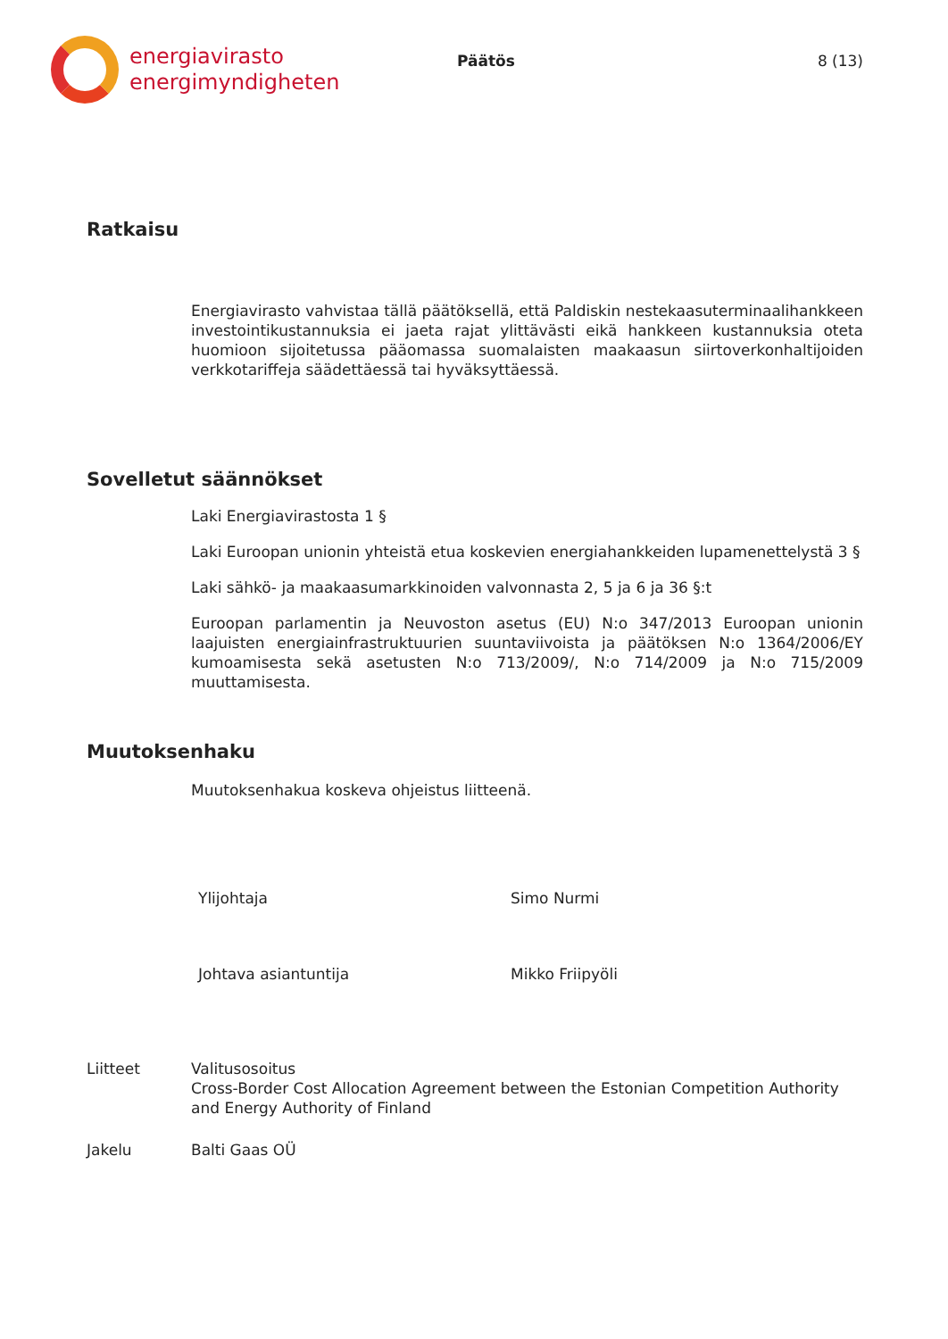energiavirasto
energimyndigheten
Päätös 8 (13)
Ratkaisu
Energiavirasto vahvistaa tällä päätöksellä, että Paldiskin nestekaasuterminaali­hankkeen investointikustannuksia ei jaeta rajat ylittävästi eikä hankkeen kustan­nuksia oteta huomioon sijoitetussa pääomassa suomalaisten maakaasun siirtover­konhaltijoiden verkkotariffeja säädettäessä tai hyväksyttäessä.
Sovelletut säännökset
Laki Energiavirastosta 1 §
Laki Euroopan unionin yhteistä etua koskevien energiahankkeiden lupamenette­lystä 3 §
Laki sähkö- ja maakaasumarkkinoiden valvonnasta 2, 5 ja 6 ja 36 §:t
Euroopan parlamentin ja Neuvoston asetus (EU) N:o 347/2013 Euroopan unionin laajuisten energiainfrastruktuurien suuntaviivoista ja päätöksen N:o 1364/2006/EY kumoamisesta sekä asetusten N:o 713/2009/, N:o 714/2009 ja N:o 715/2009 muuttamisesta.
Muutoksenhaku
Muutoksenhakua koskeva ohjeistus liitteenä.
Ylijohtaja Simo Nurmi
Johtava asiantuntija Mikko Friipyöli
Liitteet Valitusosoitus
Cross-Border Cost Allocation Agreement between the Estonian Competition Authority and Energy Authority of Finland
Jakelu Balti Gaas OÜ